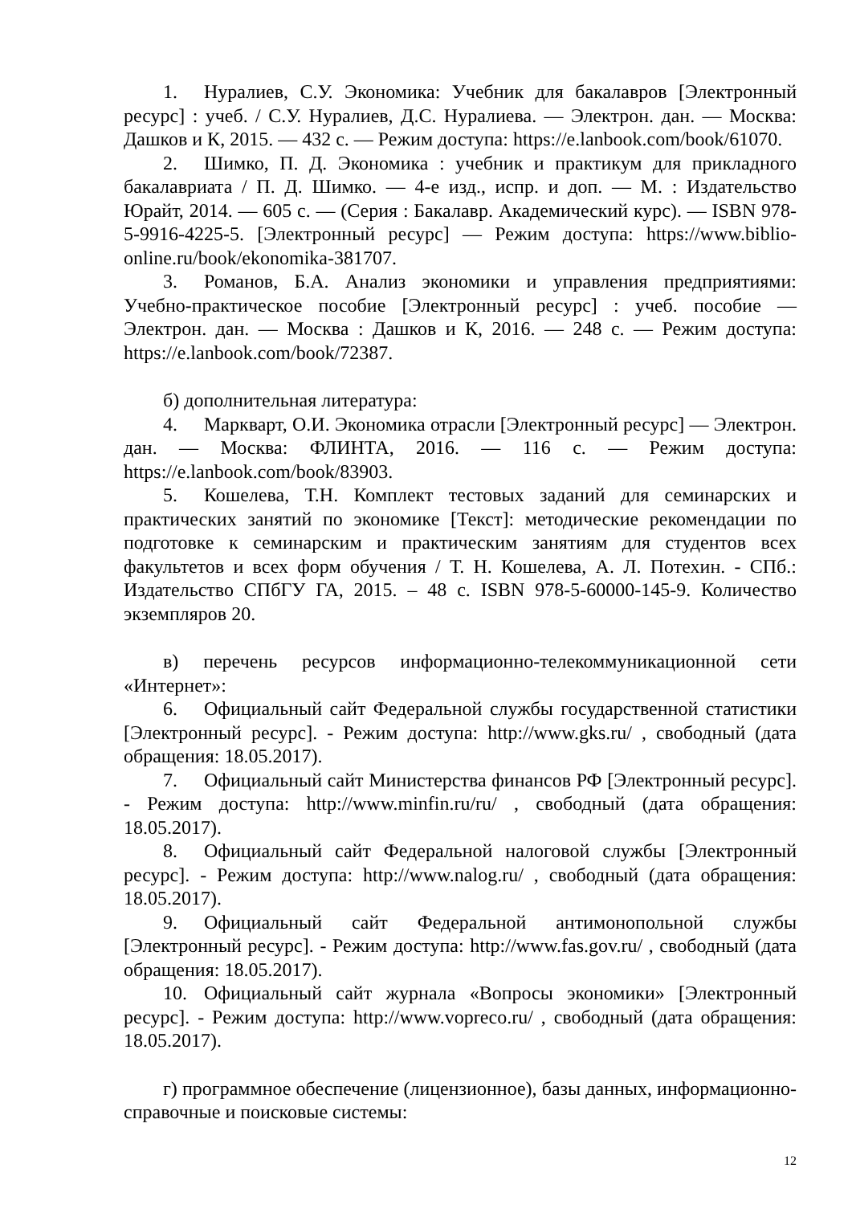1. Нуралиев, С.У. Экономика: Учебник для бакалавров [Электронный ресурс] : учеб. / С.У. Нуралиев, Д.С. Нуралиева. — Электрон. дан. — Москва: Дашков и К, 2015. — 432 с. — Режим доступа: https://e.lanbook.com/book/61070.
2. Шимко, П. Д. Экономика : учебник и практикум для прикладного бакалавриата / П. Д. Шимко. — 4-е изд., испр. и доп. — М. : Издательство Юрайт, 2014. — 605 с. — (Серия : Бакалавр. Академический курс). — ISBN 978-5-9916-4225-5. [Электронный ресурс] — Режим доступа: https://www.biblio-online.ru/book/ekonomika-381707.
3. Романов, Б.А. Анализ экономики и управления предприятиями: Учебно-практическое пособие [Электронный ресурс] : учеб. пособие — Электрон. дан. — Москва : Дашков и К, 2016. — 248 с. — Режим доступа: https://e.lanbook.com/book/72387.
б) дополнительная литература:
4. Маркварт, О.И. Экономика отрасли [Электронный ресурс] — Электрон. дан. — Москва: ФЛИНТА, 2016. — 116 с. — Режим доступа: https://e.lanbook.com/book/83903.
5. Кошелева, Т.Н. Комплект тестовых заданий для семинарских и практических занятий по экономике [Текст]: методические рекомендации по подготовке к семинарским и практическим занятиям для студентов всех факультетов и всех форм обучения / Т. Н. Кошелева, А. Л. Потехин. - СПб.: Издательство СПбГУ ГА, 2015. – 48 с. ISBN 978-5-60000-145-9. Количество экземпляров 20.
в) перечень ресурсов информационно-телекоммуникационной сети «Интернет»:
6. Официальный сайт Федеральной службы государственной статистики [Электронный ресурс]. - Режим доступа: http://www.gks.ru/ , свободный (дата обращения: 18.05.2017).
7. Официальный сайт Министерства финансов РФ [Электронный ресурс]. - Режим доступа: http://www.minfin.ru/ru/ , свободный (дата обращения: 18.05.2017).
8. Официальный сайт Федеральной налоговой службы [Электронный ресурс]. - Режим доступа: http://www.nalog.ru/ , свободный (дата обращения: 18.05.2017).
9. Официальный сайт Федеральной антимонопольной службы [Электронный ресурс]. - Режим доступа: http://www.fas.gov.ru/ , свободный (дата обращения: 18.05.2017).
10. Официальный сайт журнала «Вопросы экономики» [Электронный ресурс]. - Режим доступа: http://www.vopreco.ru/ , свободный (дата обращения: 18.05.2017).
г) программное обеспечение (лицензионное), базы данных, информационно-справочные и поисковые системы:
12